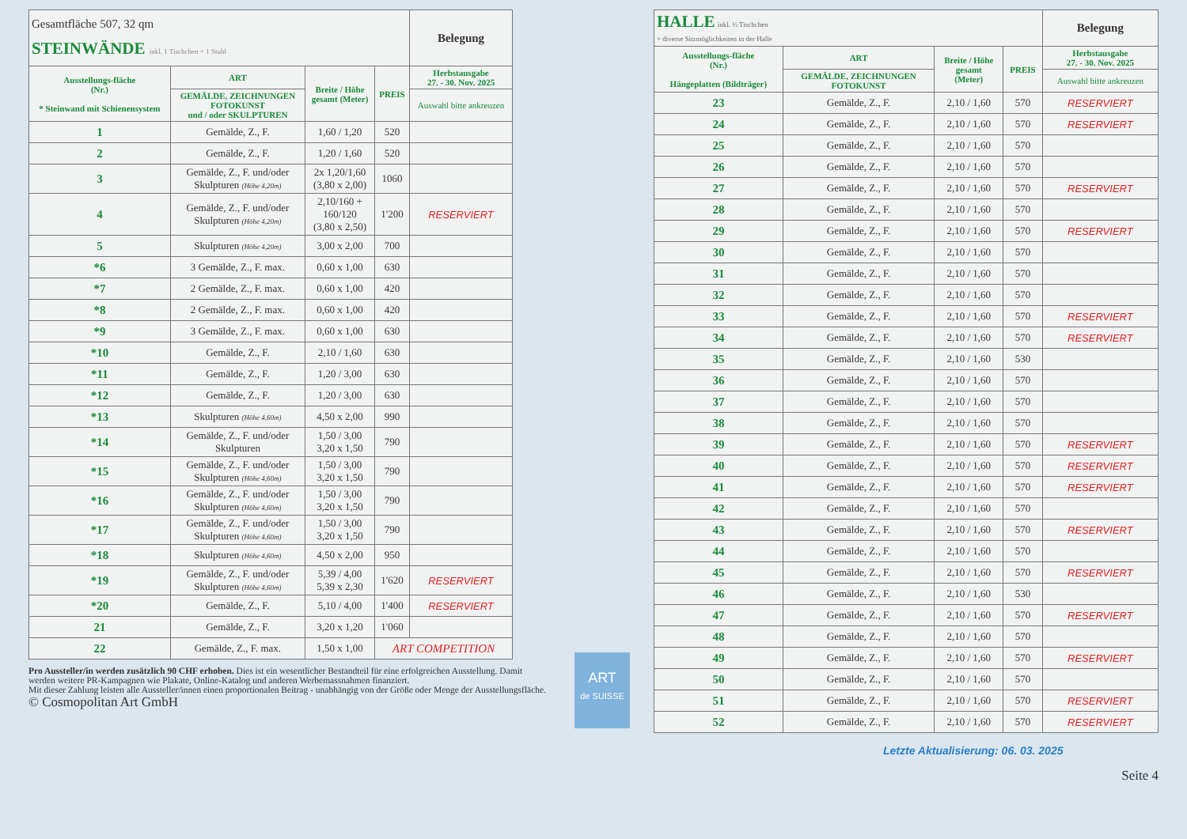| Gesamtfläche 507, 32 qm STEINWÄNDE inkl. 1 Tischchen + 1 Stuhl | | | | Belegung |
| Ausstellungs-fläche (Nr.) * Steinwand mit Schienensystem | ART | Breite / Höhe gesamt (Meter) | PREIS | Herbstausgabe 27. - 30. Nov. 2025 |
| | GEMÄLDE, ZEICHNUNGEN FOTOKUNST und / oder SKULPTUREN | | | Auswahl bitte ankreuzen |
| 1 | Gemälde, Z., F. | 1,60 / 1,20 | 520 | |
| 2 | Gemälde, Z., F. | 1,20 / 1,60 | 520 | |
| 3 | Gemälde, Z., F. und/oder Skulpturen (Höhe 4,20m) | 2x 1,20/1,60 (3,80 x 2,00) | 1060 | |
| 4 | Gemälde, Z., F. und/oder Skulpturen (Höhe 4,20m) | 2,10/160 + 160/120 (3,80 x 2,50) | 1'200 | RESERVIERT |
| 5 | Skulpturen (Höhe 4,20m) | 3,00 x 2,00 | 700 | |
| *6 | 3 Gemälde, Z., F. max. | 0,60 x 1,00 | 630 | |
| *7 | 2 Gemälde, Z., F. max. | 0,60 x 1,00 | 420 | |
| *8 | 2 Gemälde, Z., F. max. | 0,60 x 1,00 | 420 | |
| *9 | 3 Gemälde, Z., F. max. | 0,60 x 1,00 | 630 | |
| *10 | Gemälde, Z., F. | 2,10 / 1,60 | 630 | |
| *11 | Gemälde, Z., F. | 1,20 / 3,00 | 630 | |
| *12 | Gemälde, Z., F. | 1,20 / 3,00 | 630 | |
| *13 | Skulpturen (Höhe 4,60m) | 4,50 x 2,00 | 990 | |
| *14 | Gemälde, Z., F. und/oder Skulpturen | 1,50 / 3,00 3,20 x 1,50 | 790 | |
| *15 | Gemälde, Z., F. und/oder Skulpturen (Höhe 4,60m) | 1,50 / 3,00 3,20 x 1,50 | 790 | |
| *16 | Gemälde, Z., F. und/oder Skulpturen (Höhe 4,60m) | 1,50 / 3,00 3,20 x 1,50 | 790 | |
| *17 | Gemälde, Z., F. und/oder Skulpturen (Höhe 4,60m) | 1,50 / 3,00 3,20 x 1,50 | 790 | |
| *18 | Skulpturen (Höhe 4,60m) | 4,50 x 2,00 | 950 | |
| *19 | Gemälde, Z., F. und/oder Skulpturen (Höhe 4,60m) | 5,39 / 4,00 5,39 x 2,30 | 1'620 | RESERVIERT |
| *20 | Gemälde, Z., F. | 5,10 / 4,00 | 1'400 | RESERVIERT |
| 21 | Gemälde, Z., F. | 3,20 x 1,20 | 1'060 | |
| 22 | Gemälde, Z., F. max. | 1,50 x 1,00 | ART COMPETITION | |
Pro Aussteller/in werden zusätzlich 90 CHF erhoben. Dies ist ein wesentlicher Bestandteil für eine erfolgreichen Ausstellung. Damit werden weitere PR-Kampagnen wie Plakate, Online-Katalog und anderen Werbemassnahmen finanziert.
Mit dieser Zahlung leisten alle Aussteller/innen einen proportionalen Beitrag - unabhängig von der Größe oder Menge der Ausstellungsfläche.
© Cosmopolitan Art GmbH
ART
de SUISSE
| HALLE inkl. ½ Tischchen + diverse Sitzmöglichkeiten in der Halle | | | | Belegung |
| Ausstellungs-fläche (Nr.) Hängeplatten (Bildträger) | ART | Breite / Höhe gesamt (Meter) | PREIS | Herbstausgabe 27. - 30. Nov. 2025 |
| | GEMÄLDE, ZEICHNUNGEN FOTOKUNST | | | Auswahl bitte ankreuzen |
| 23 | Gemälde, Z., F. | 2,10 / 1,60 | 570 | RESERVIERT |
| 24 | Gemälde, Z., F. | 2,10 / 1,60 | 570 | RESERVIERT |
| 25 | Gemälde, Z., F. | 2,10 / 1,60 | 570 | |
| 26 | Gemälde, Z., F. | 2,10 / 1,60 | 570 | |
| 27 | Gemälde, Z., F. | 2,10 / 1,60 | 570 | RESERVIERT |
| 28 | Gemälde, Z., F. | 2,10 / 1,60 | 570 | |
| 29 | Gemälde, Z., F. | 2,10 / 1,60 | 570 | RESERVIERT |
| 30 | Gemälde, Z., F. | 2,10 / 1,60 | 570 | |
| 31 | Gemälde, Z., F. | 2,10 / 1,60 | 570 | |
| 32 | Gemälde, Z., F. | 2,10 / 1,60 | 570 | |
| 33 | Gemälde, Z., F. | 2,10 / 1,60 | 570 | RESERVIERT |
| 34 | Gemälde, Z., F. | 2,10 / 1,60 | 570 | RESERVIERT |
| 35 | Gemälde, Z., F. | 2,10 / 1,60 | 530 | |
| 36 | Gemälde, Z., F. | 2,10 / 1,60 | 570 | |
| 37 | Gemälde, Z., F. | 2,10 / 1,60 | 570 | |
| 38 | Gemälde, Z., F. | 2,10 / 1,60 | 570 | |
| 39 | Gemälde, Z., F. | 2,10 / 1,60 | 570 | RESERVIERT |
| 40 | Gemälde, Z., F. | 2,10 / 1,60 | 570 | RESERVIERT |
| 41 | Gemälde, Z., F. | 2,10 / 1,60 | 570 | RESERVIERT |
| 42 | Gemälde, Z., F. | 2,10 / 1,60 | 570 | |
| 43 | Gemälde, Z., F. | 2,10 / 1,60 | 570 | RESERVIERT |
| 44 | Gemälde, Z., F. | 2,10 / 1,60 | 570 | |
| 45 | Gemälde, Z., F. | 2,10 / 1,60 | 570 | RESERVIERT |
| 46 | Gemälde, Z., F. | 2,10 / 1,60 | 530 | |
| 47 | Gemälde, Z., F. | 2,10 / 1,60 | 570 | RESERVIERT |
| 48 | Gemälde, Z., F. | 2,10 / 1,60 | 570 | |
| 49 | Gemälde, Z., F. | 2,10 / 1,60 | 570 | RESERVIERT |
| 50 | Gemälde, Z., F. | 2,10 / 1,60 | 570 | |
| 51 | Gemälde, Z., F. | 2,10 / 1,60 | 570 | RESERVIERT |
| 52 | Gemälde, Z., F. | 2,10 / 1,60 | 570 | RESERVIERT |
Letzte Aktualisierung: 06. 03. 2025
Seite 4